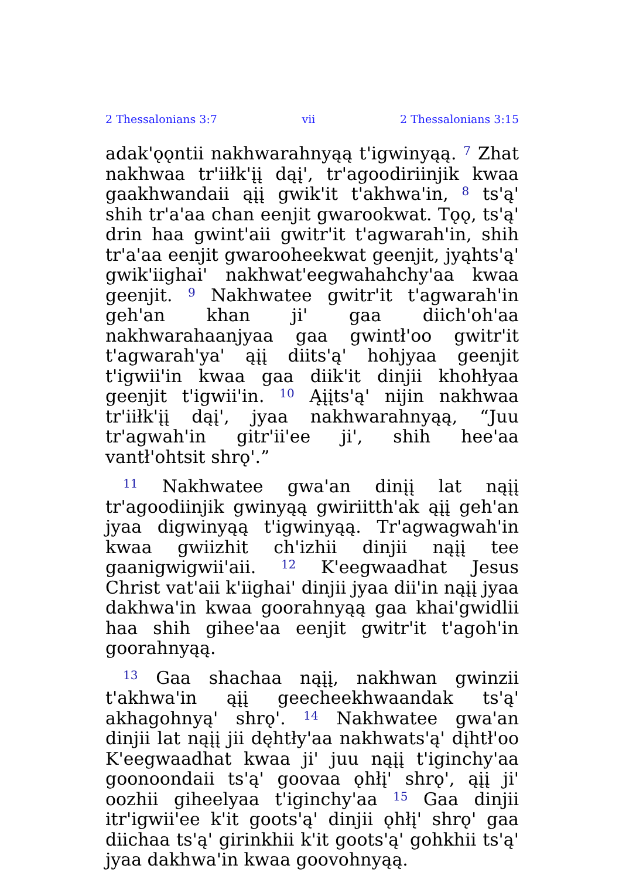2 Thessalonians 3:7 vii 2 Thessalonians 3:15
adak'ǫǫntii nakhwarahnyąą t'igwinyąą. <sup>7</sup> Zhat nakhwaa tr'iiłk'įį dąį', tr'agoodiriinjik kwaa gaakhwandaii ąįį gwik'it t'akhwa'in, <sup>8</sup> ts'ą' shih tr'a'aa chan eenjit gwarookwat. Tǫǫ, ts'ą' drin haa gwint'aii gwitr'it t'agwarah'in, shih tr'a'aa eenjit gwarooheekwat geenjit, jyąhts'ą' gwik'iighai' nakhwat'eegwahahchy'aa kwaa geenjit. <sup>9</sup> Nakhwatee gwitr'it t'agwarah'in geh'an khan ji' gaa diich'oh'aa nakhwarahaanjyaa gaa gwintł'oo gwitr'it t'agwarah'ya' ąįį diits'ą' hohjyaa geenjit t'igwii'in kwaa gaa diik'it dinjii khohłyaa geenjit t'igwii'in. <sup>10</sup> Ąįįts'ą' nijin nakhwaa tr'iiłk'įį dąį', jyaa nakhwarahnyąą, “Juu tr'agwah'in gitr'ii'ee ji', shih hee'aa vantł'ohtsit shrǫ'.”
<sup>11</sup> Nakhwatee gwa'an dinįį lat nąįį tr'agoodiinjik gwinyąą gwiriitth'ak ąįį geh'an jyaa digwinyąą t'igwinyąą. Tr'agwagwah'in kwaa gwiizhit ch'izhii dinjii nąįį tee gaanigwigwii'aii. <sup>12</sup> K'eegwaadhat Jesus Christ vat'aii k'iighai' dinjii jyaa dii'in nąįį jyaa dakhwa'in kwaa goorahnyąą gaa khai'gwidlii haa shih gihee'aa eenjit gwitr'it t'agoh'in goorahnyąą.
<sup>13</sup> Gaa shachaa nąįį, nakhwan gwinzii t'akhwa'in ąįį geecheekhwaandak ts'ą' akhagohnyą' shrǫ'. <sup>14</sup> Nakhwatee gwa'an dinjii lat nąįį jii dęhtły'aa nakhwats'ą' dįhtł'oo K'eegwaadhat kwaa ji' juu nąįį t'iginchy'aa goonoondaii ts'ą' goovaa ǫhłį' shrǫ', ąįį ji' oozhii giheelyaa t'iginchy'aa <sup>15</sup> Gaa dinjii itr'igwii'ee k'it goots'ą' dinjii ǫhłį' shrǫ' gaa diichaa ts'ą' girinkhii k'it goots'ą' gohkhii ts'ą' jyaa dakhwa'in kwaa goovohnyąą.